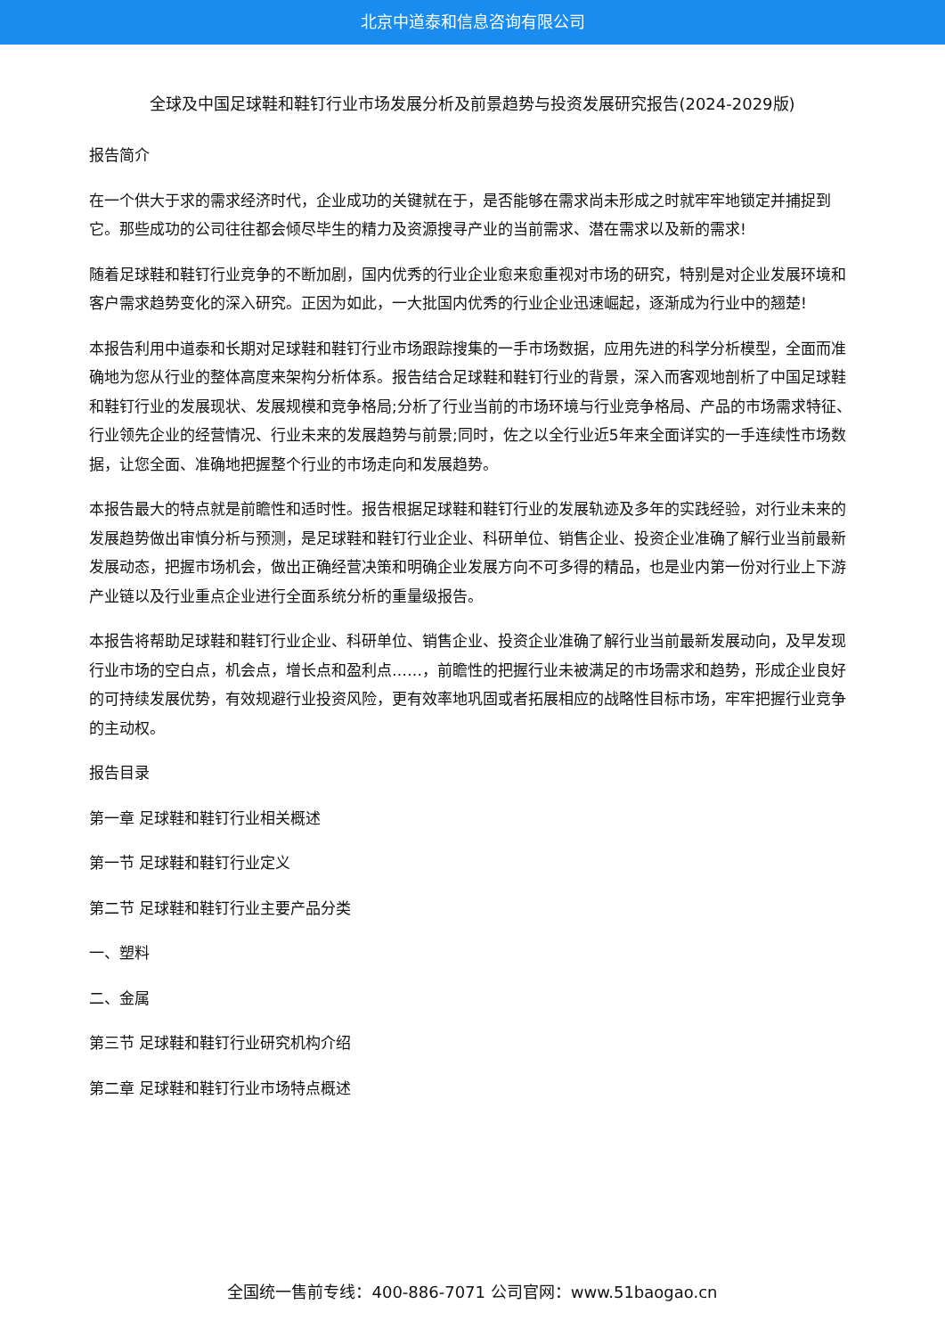北京中道泰和信息咨询有限公司
全球及中国足球鞋和鞋钉行业市场发展分析及前景趋势与投资发展研究报告(2024-2029版)
报告简介
在一个供大于求的需求经济时代，企业成功的关键就在于，是否能够在需求尚未形成之时就牢牢地锁定并捕捉到它。那些成功的公司往往都会倾尽毕生的精力及资源搜寻产业的当前需求、潜在需求以及新的需求!
随着足球鞋和鞋钉行业竞争的不断加剧，国内优秀的行业企业愈来愈重视对市场的研究，特别是对企业发展环境和客户需求趋势变化的深入研究。正因为如此，一大批国内优秀的行业企业迅速崛起，逐渐成为行业中的翘楚!
本报告利用中道泰和长期对足球鞋和鞋钉行业市场跟踪搜集的一手市场数据，应用先进的科学分析模型，全面而准确地为您从行业的整体高度来架构分析体系。报告结合足球鞋和鞋钉行业的背景，深入而客观地剖析了中国足球鞋和鞋钉行业的发展现状、发展规模和竞争格局;分析了行业当前的市场环境与行业竞争格局、产品的市场需求特征、行业领先企业的经营情况、行业未来的发展趋势与前景;同时，佐之以全行业近5年来全面详实的一手连续性市场数据，让您全面、准确地把握整个行业的市场走向和发展趋势。
本报告最大的特点就是前瞻性和适时性。报告根据足球鞋和鞋钉行业的发展轨迹及多年的实践经验，对行业未来的发展趋势做出审慎分析与预测，是足球鞋和鞋钉行业企业、科研单位、销售企业、投资企业准确了解行业当前最新发展动态，把握市场机会，做出正确经营决策和明确企业发展方向不可多得的精品，也是业内第一份对行业上下游产业链以及行业重点企业进行全面系统分析的重量级报告。
本报告将帮助足球鞋和鞋钉行业企业、科研单位、销售企业、投资企业准确了解行业当前最新发展动向，及早发现行业市场的空白点，机会点，增长点和盈利点……，前瞻性的把握行业未被满足的市场需求和趋势，形成企业良好的可持续发展优势，有效规避行业投资风险，更有效率地巩固或者拓展相应的战略性目标市场，牢牢把握行业竞争的主动权。
报告目录
第一章 足球鞋和鞋钉行业相关概述
第一节 足球鞋和鞋钉行业定义
第二节 足球鞋和鞋钉行业主要产品分类
一、塑料
二、金属
第三节 足球鞋和鞋钉行业研究机构介绍
第二章 足球鞋和鞋钉行业市场特点概述
全国统一售前专线：400-886-7071 公司官网：www.51baogao.cn